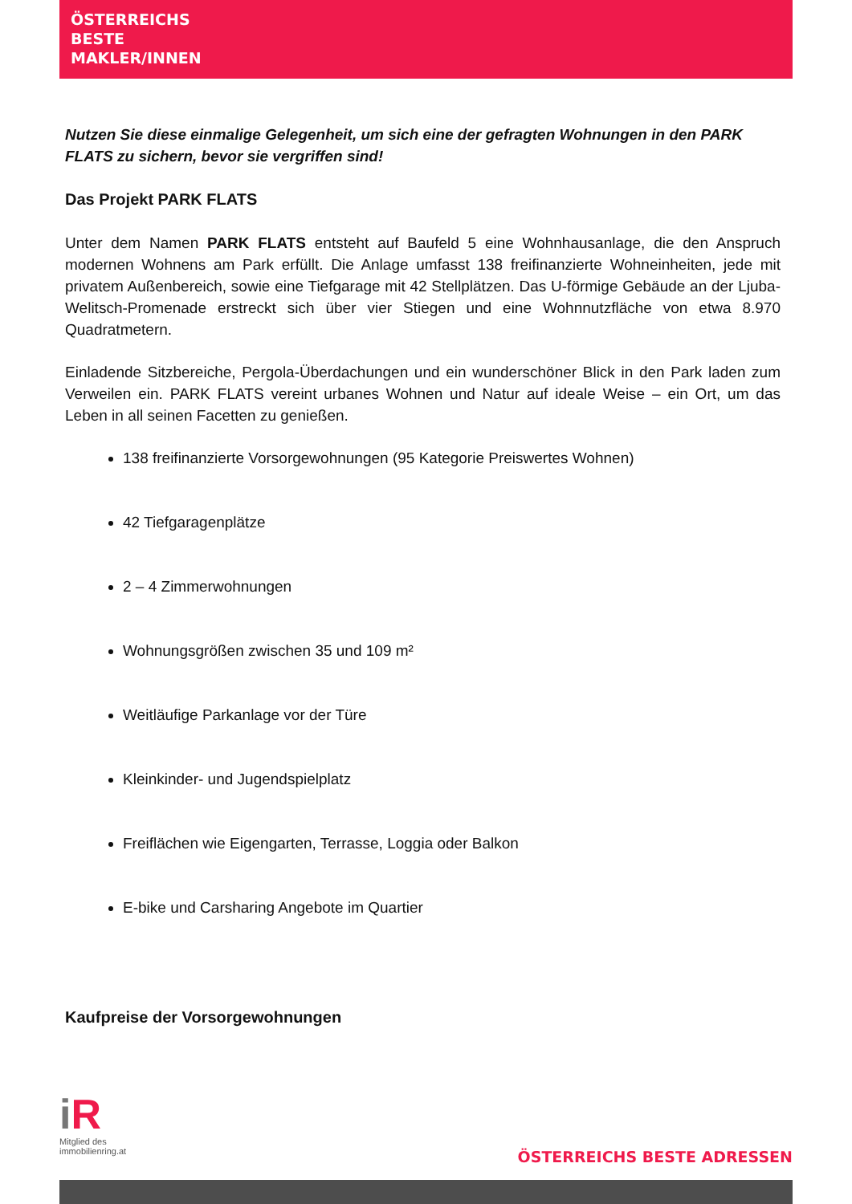ÖSTERREICHS
BESTE
MAKLER/INNEN
Nutzen Sie diese einmalige Gelegenheit, um sich eine der gefragten Wohnungen in den PARK FLATS zu sichern, bevor sie vergriffen sind!
Das Projekt PARK FLATS
Unter dem Namen PARK FLATS entsteht auf Baufeld 5 eine Wohnhausanlage, die den Anspruch modernen Wohnens am Park erfüllt. Die Anlage umfasst 138 freifinanzierte Wohneinheiten, jede mit privatem Außenbereich, sowie eine Tiefgarage mit 42 Stellplätzen. Das U-förmige Gebäude an der Ljuba-Welitsch-Promenade erstreckt sich über vier Stiegen und eine Wohnnutzfläche von etwa 8.970 Quadratmetern.
Einladende Sitzbereiche, Pergola-Überdachungen und ein wunderschöner Blick in den Park laden zum Verweilen ein. PARK FLATS vereint urbanes Wohnen und Natur auf ideale Weise – ein Ort, um das Leben in all seinen Facetten zu genießen.
138 freifinanzierte Vorsorgewohnungen (95 Kategorie Preiswertes Wohnen)
42 Tiefgaragenplätze
2 – 4 Zimmerwohnungen
Wohnungsgrößen zwischen 35 und 109 m²
Weitläufige Parkanlage vor der Türe
Kleinkinder- und Jugendspielplatz
Freiflächen wie Eigengarten, Terrasse, Loggia oder Balkon
E-bike und Carsharing Angebote im Quartier
Kaufpreise der Vorsorgewohnungen
iR
Mitglied des
immobilienring.at
ÖSTERREICHS BESTE ADRESSEN